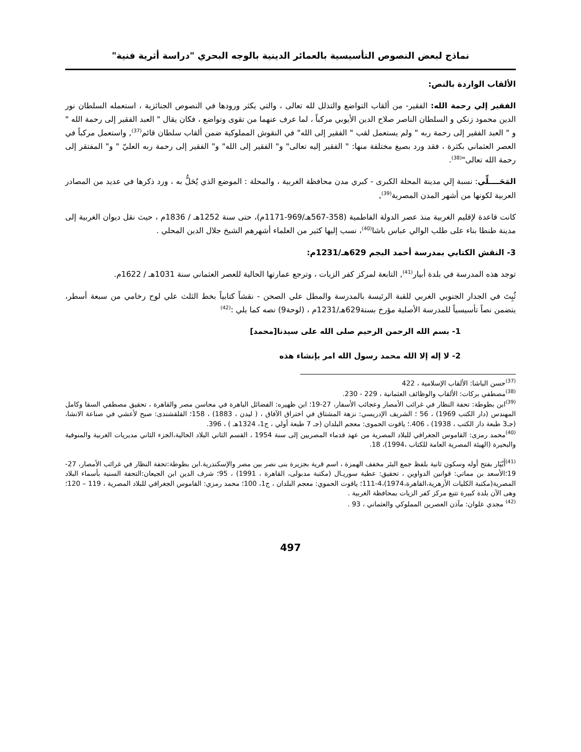نماذج لبعض النصوص التأسيسية بالعمائر الدينية بالوجه البحري "دراسة أثرية فنية"
الألقاب الواردة بالنص:
الفقير إلي رحمة الله: الفقير- من ألقاب التواضع والتذلل لله تعالى ، والتي يكثر ورودها في النصوص الجنائزية ، استعمله السلطان نور الدين محمود زنكي و السلطان الناصر صلاح الدين الأيوبي مركباً ، لما عرف عنهما من تقوى وتواضع ، فكان يقال " العبد الفقير إلى رحمة الله " و " العبد الفقير إلى رحمة ربه " ولم يستعمل لقب " الفقير إلى الله" في النقوش المملوكية ضمن ألقاب سلطان قائم<sup>(37)</sup>, واستعمل مركباً في العصر العثماني بكثرة ، فقد ورد بصيغ مختلفة منها: " الفقير إليه تعالى" و" الفقير إلى الله" و" الفقير إلى رحمة ربه العليّ " و" المفتقر إلى رحمة الله تعالى"<sup>(38)</sup>.
المَحَــــلِّي: نسبة إلي مدينة المحلة الكبرى - كبري مدن محافظة الغربية ، والمحلة : الموضع الذي يُحَلُّ به ، ورد ذكرها في عديد من المصادر العربية لكونها من أشهر المدن المصرية<sup>(39)</sup>,
كانت قاعدة لإقليم الغربية منذ عصر الدولة الفاطمية (358-567هـ/969-1171م)، حتى سنة 1252هـ / 1836م ، حيث نقل ديوان الغربية إلى مدينة طنطا بناء على طلب الوالي عباس باشا<sup>(40)</sup>، نسب إليها كثير من العلماء أشهرهم الشيخ جلال الدين المحلي .
3- النقش الكتابي بمدرسة أحمد البجم 629هـ/1231م:
توجد هذه المدرسة في بلدة أبيار<sup>(41)</sup>, التابعة لمركز كفر الزيات ، وترجع عمارتها الحالية للعصر العثماني سنة 1031هـ / 1622م.
ثُبِتَ في الجدار الجنوبي الغربي للقبة الرئيسة بالمدرسة والمطل علي الصحن - نقشاً كتابياً بخط الثلث علي لوح رخامي من سبعة أسطر، يتضمن نصاً تأسيسياً للمدرسة الأصلية مؤرخ بسنة629هـ/1231م ، (لوحة9) نصه كما يلي :<sup>(42)</sup>
1- بسم الله الرحمن الرحيم صلى الله على سيدنا[محمد]
2- لا إله إلا الله محمد رسول الله امر بإنشاء هذه
<sup>(37)</sup> حسن الباشا: الألقاب الإسلامية ، 422
<sup>(38)</sup> مصطفي بركات: الألقاب والوظائف العثمانية ، 229 - 230.
<sup>(39)</sup> ابن بطوطة: تحفة النظار في غرائب الأمصار وعجائب الأسفار، 27-19؛ ابن ظهيره: الفضائل الباهرة في محاسن مصر والقاهرة ، تحقيق مصطفي السقا وكامل المهندس (دار الكتب 1969) ، 56 ؛ الشريف الإدريسي: نزهة المشتاق في اختراق الآفاق ، ( ليدن ، 1883) ، 158؛ القلقشندى: صبح لأعشي في صناعة الانشا، (جـ3 طبعة دار الكتب ، 1938) ، 406.؛ ياقوت الحموى: معجم البلدان (جـ 7 طبعة أولي ، ج1، 1324هـ ) ، 396.
<sup>(40)</sup> محمد رمزى: القاموس الجغرافي للبلاد المصرية من عهد قدماء المصريين إلى سنة 1954 ، القسم الثاني البلاد الحالية،الجزء الثاني مديريات الغربية والمنوفية والبحيرة (الهيئة المصرية العامة للكتاب ،1994)، 18.
<sup>(41)</sup> أَبْيَار بفتح أوله وسكون ثانية بلفظ جمع البئر مخفف الهمزة ، اسم قرية بجزيرة بنى نصر بين مصر والإسكندرية.ابن بطوطة:تحفة النظار في غرائب الأمصار، 27-19؛الأسعد بن مماتي: قوانين الدواوين ، تحقيق: عطية سوريـال (مكتبة مدبولى، القاهرة ، 1991) ، 95؛ شرف الدين ابن الجيعان:التحفة السنية بأسماء البلاد المصرية(مكتبة الكليات الأزهرية،القاهرة،1974)،4-111؛ ياقوت الحموي: معجم البلدان ، ج1، 100؛ محمد رمزي: القاموس الجغرافي للبلاد المصرية ، 119 – 120؛ وهى الآن بلدة كبيرة تتبع مركز كفر الزيات بمحافظة الغربية .
<sup>(42)</sup> مجدي علوان: مآذن العصرين المملوكي والعثماني ، 93 .
497